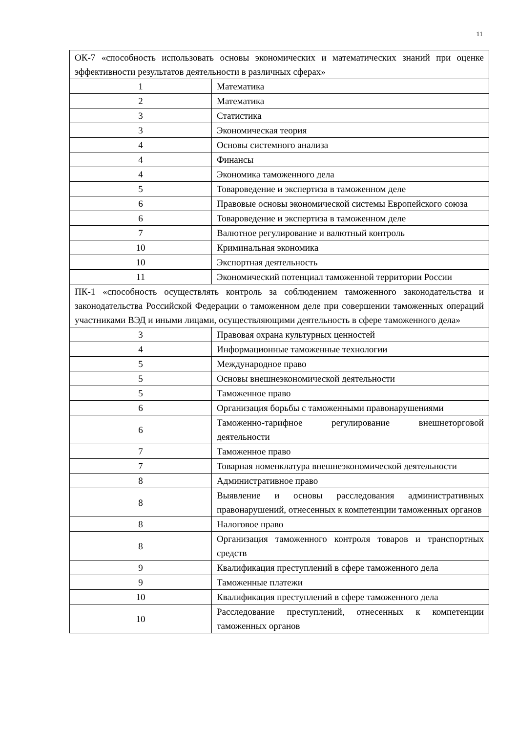11
| ОК-7 «способность использовать основы экономических и математических знаний при оценке эффективности результатов деятельности в различных сферах» | |
| 1 | Математика |
| 2 | Математика |
| 3 | Статистика |
| 3 | Экономическая теория |
| 4 | Основы системного анализа |
| 4 | Финансы |
| 4 | Экономика таможенного дела |
| 5 | Товароведение и экспертиза в таможенном деле |
| 6 | Правовые основы экономической системы Европейского союза |
| 6 | Товароведение и экспертиза в таможенном деле |
| 7 | Валютное регулирование и валютный контроль |
| 10 | Криминальная экономика |
| 10 | Экспортная деятельность |
| 11 | Экономический потенциал таможенной территории России |
| ПК-1 «способность осуществлять контроль за соблюдением таможенного законодательства и законодательства Российской Федерации о таможенном деле при совершении таможенных операций участниками ВЭД и иными лицами, осуществляющими деятельность в сфере таможенного дела» | |
| 3 | Правовая охрана культурных ценностей |
| 4 | Информационные таможенные технологии |
| 5 | Международное право |
| 5 | Основы внешнеэкономической деятельности |
| 5 | Таможенное право |
| 6 | Организация борьбы с таможенными правонарушениями |
| 6 | Таможенно-тарифное регулирование внешнеторговой деятельности |
| 7 | Таможенное право |
| 7 | Товарная номенклатура внешнеэкономической деятельности |
| 8 | Административное право |
| 8 | Выявление и основы расследования административных правонарушений, отнесенных к компетенции таможенных органов |
| 8 | Налоговое право |
| 8 | Организация таможенного контроля товаров и транспортных средств |
| 9 | Квалификация преступлений в сфере таможенного дела |
| 9 | Таможенные платежи |
| 10 | Квалификация преступлений в сфере таможенного дела |
| 10 | Расследование преступлений, отнесенных к компетенции таможенных органов |